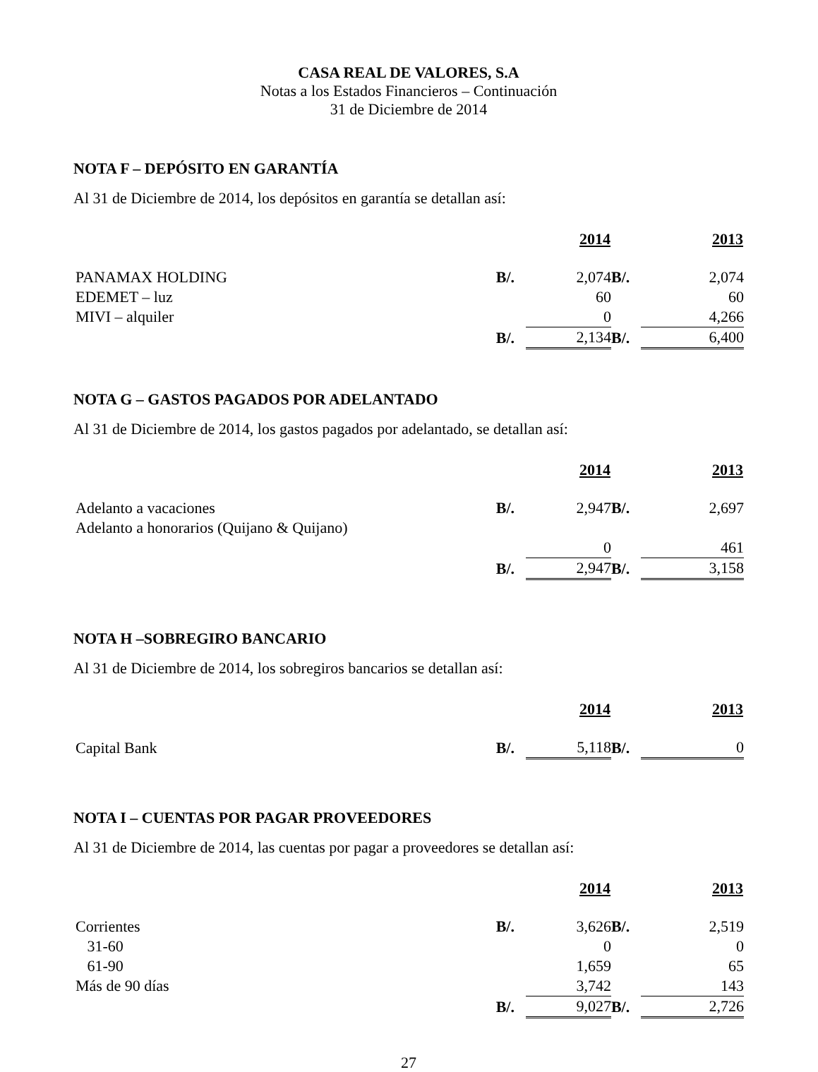CASA REAL DE VALORES, S.A
Notas a los Estados Financieros – Continuación
31 de Diciembre de 2014
NOTA F – DEPÓSITO EN GARANTÍA
Al 31 de Diciembre de 2014, los depósitos en garantía se detallan así:
| | | 2014 | | 2013 |
| PANAMAX HOLDING | B/. | 2,074 | B/. | 2,074 |
| EDEMET – luz | | 60 | | 60 |
| MIVI – alquiler | | 0 | | 4,266 |
| | B/. | 2,134 | B/. | 6,400 |
NOTA G – GASTOS PAGADOS POR ADELANTADO
Al 31 de Diciembre de 2014, los gastos pagados por adelantado, se detallan así:
| | | 2014 | | 2013 |
| Adelanto a vacaciones | B/. | 2,947 | B/. | 2,697 |
| Adelanto a honorarios (Quijano & Quijano) | | | | |
| | | 0 | | 461 |
| | B/. | 2,947 | B/. | 3,158 |
NOTA H –SOBREGIRO BANCARIO
Al 31 de Diciembre de 2014, los sobregiros bancarios se detallan así:
| | | 2014 | | 2013 |
| Capital Bank | B/. | 5,118 | B/. | 0 |
NOTA I – CUENTAS POR PAGAR PROVEEDORES
Al 31 de Diciembre de 2014, las cuentas por pagar a proveedores se detallan así:
| | | 2014 | | 2013 |
| Corrientes | B/. | 3,626 | B/. | 2,519 |
| 31-60 | | 0 | | 0 |
| 61-90 | | 1,659 | | 65 |
| Más de 90 días | | 3,742 | | 143 |
| | B/. | 9,027 | B/. | 2,726 |
27